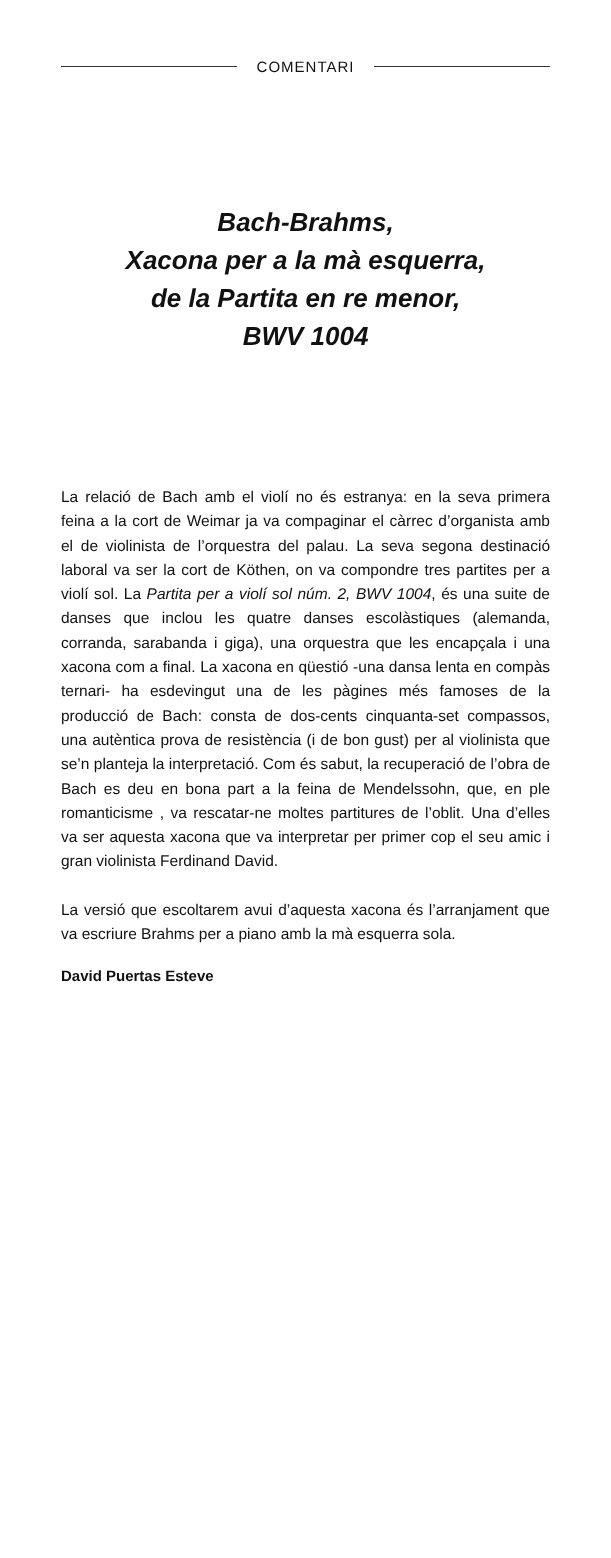COMENTARI
Bach-Brahms,
Xacona per a la mà esquerra,
de la Partita en re menor,
BWV 1004
La relació de Bach amb el violí no és estranya: en la seva primera feina a la cort de Weimar ja va compaginar el càrrec d’organista amb el de violinista de l’orquestra del palau. La seva segona destinació laboral va ser la cort de Köthen, on va compondre tres partites per a violí sol. La Partita per a violí sol núm. 2, BWV 1004, és una suite de danses que inclou les quatre danses escolàstiques (alemanda, corranda, sarabanda i giga), una orquestra que les encapçala i una xacona com a final. La xacona en qüestió -una dansa lenta en compàs ternari- ha esdevingut una de les pàgines més famoses de la producció de Bach: consta de dos-cents cinquanta-set compassos, una autèntica prova de resistència (i de bon gust) per al violinista que se’n planteja la interpretació. Com és sabut, la recuperació de l’obra de Bach es deu en bona part a la feina de Mendelssohn, que, en ple romanticisme , va rescatar-ne moltes partitures de l’oblit. Una d’elles va ser aquesta xacona que va interpretar per primer cop el seu amic i gran violinista Ferdinand David.
La versió que escoltarem avui d’aquesta xacona és l’arranjament que va escriure Brahms per a piano amb la mà esquerra sola.
David Puertas Esteve